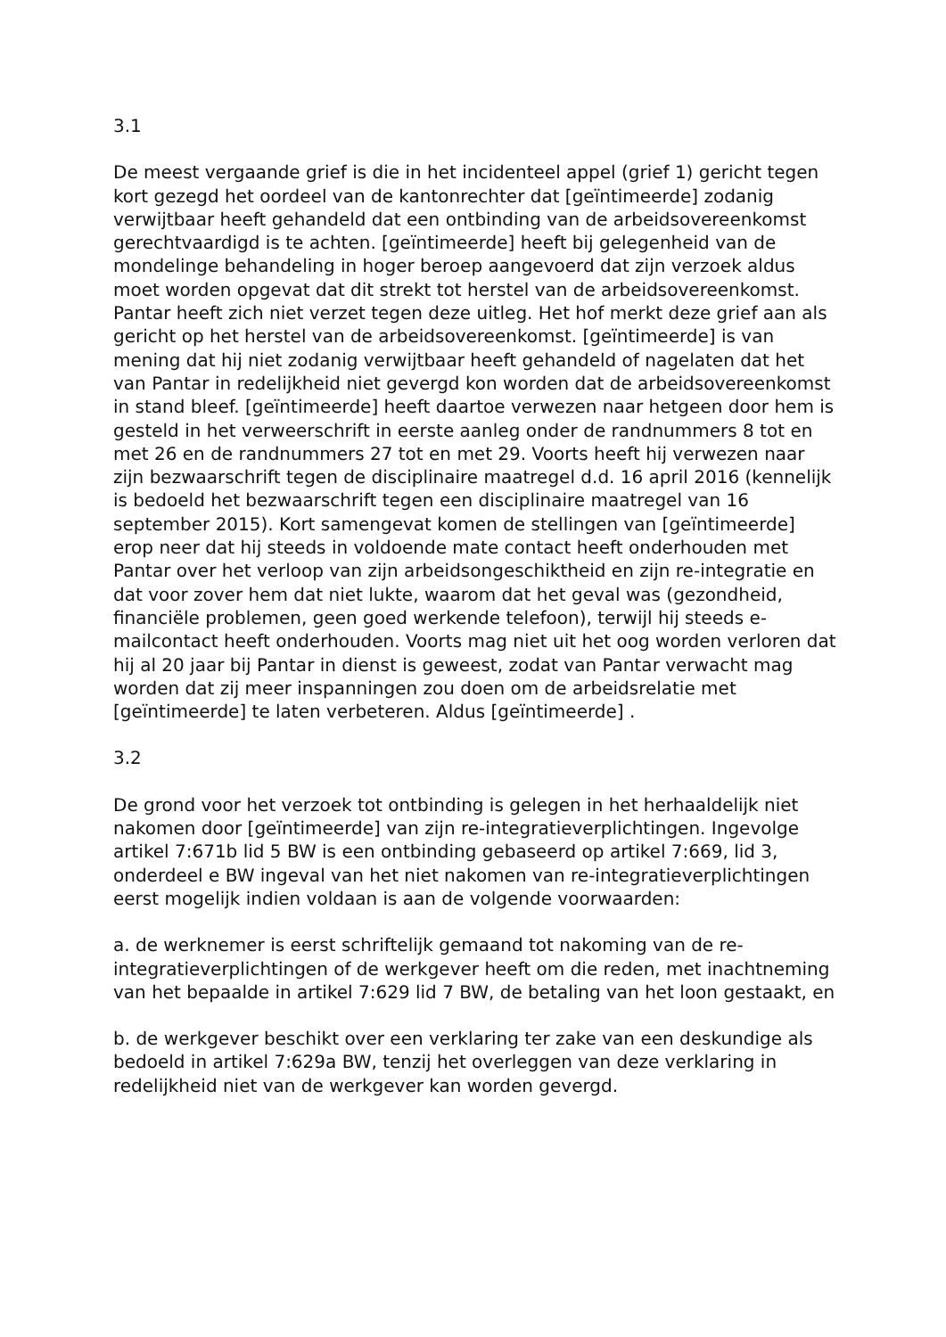3.1
De meest vergaande grief is die in het incidenteel appel (grief 1) gericht tegen kort gezegd het oordeel van de kantonrechter dat [geïntimeerde] zodanig verwijtbaar heeft gehandeld dat een ontbinding van de arbeidsovereenkomst gerechtvaardigd is te achten. [geïntimeerde] heeft bij gelegenheid van de mondelinge behandeling in hoger beroep aangevoerd dat zijn verzoek aldus moet worden opgevat dat dit strekt tot herstel van de arbeidsovereenkomst. Pantar heeft zich niet verzet tegen deze uitleg. Het hof merkt deze grief aan als gericht op het herstel van de arbeidsovereenkomst. [geïntimeerde] is van mening dat hij niet zodanig verwijtbaar heeft gehandeld of nagelaten dat het van Pantar in redelijkheid niet gevergd kon worden dat de arbeidsovereenkomst in stand bleef. [geïntimeerde] heeft daartoe verwezen naar hetgeen door hem is gesteld in het verweerschrift in eerste aanleg onder de randnummers 8 tot en met 26 en de randnummers 27 tot en met 29. Voorts heeft hij verwezen naar zijn bezwaarschrift tegen de disciplinaire maatregel d.d. 16 april 2016 (kennelijk is bedoeld het bezwaarschrift tegen een disciplinaire maatregel van 16 september 2015). Kort samengevat komen de stellingen van [geïntimeerde] erop neer dat hij steeds in voldoende mate contact heeft onderhouden met Pantar over het verloop van zijn arbeidsongeschiktheid en zijn re-integratie en dat voor zover hem dat niet lukte, waarom dat het geval was (gezondheid, financiële problemen, geen goed werkende telefoon), terwijl hij steeds e-mailcontact heeft onderhouden. Voorts mag niet uit het oog worden verloren dat hij al 20 jaar bij Pantar in dienst is geweest, zodat van Pantar verwacht mag worden dat zij meer inspanningen zou doen om de arbeidsrelatie met [geïntimeerde] te laten verbeteren. Aldus [geïntimeerde] .
3.2
De grond voor het verzoek tot ontbinding is gelegen in het herhaaldelijk niet nakomen door [geïntimeerde] van zijn re-integratieverplichtingen. Ingevolge artikel 7:671b lid 5 BW is een ontbinding gebaseerd op artikel 7:669, lid 3, onderdeel e BW ingeval van het niet nakomen van re-integratieverplichtingen eerst mogelijk indien voldaan is aan de volgende voorwaarden:
a. de werknemer is eerst schriftelijk gemaand tot nakoming van de re-integratieverplichtingen of de werkgever heeft om die reden, met inachtneming van het bepaalde in artikel 7:629 lid 7 BW, de betaling van het loon gestaakt, en
b. de werkgever beschikt over een verklaring ter zake van een deskundige als bedoeld in artikel 7:629a BW, tenzij het overleggen van deze verklaring in redelijkheid niet van de werkgever kan worden gevergd.